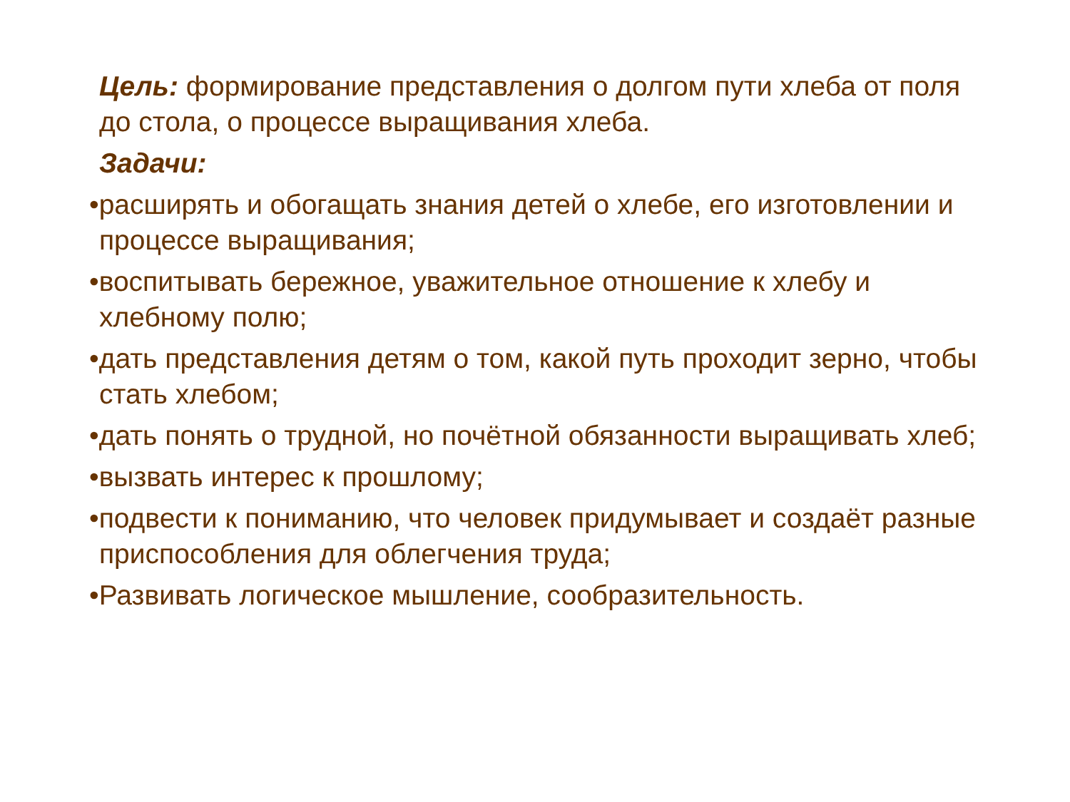Цель: формирование представления о долгом пути хлеба от поля до стола, о процессе выращивания хлеба.
Задачи:
•расширять и обогащать знания детей о хлебе, его изготовлении и процессе выращивания;
•воспитывать бережное, уважительное отношение к хлебу и хлебному полю;
•дать представления детям о том, какой путь проходит зерно, чтобы стать хлебом;
•дать понять о трудной, но почётной обязанности выращивать хлеб;
•вызвать интерес к прошлому;
•подвести к пониманию, что человек придумывает и создаёт разные приспособления для облегчения труда;
•Развивать логическое мышление, сообразительность.